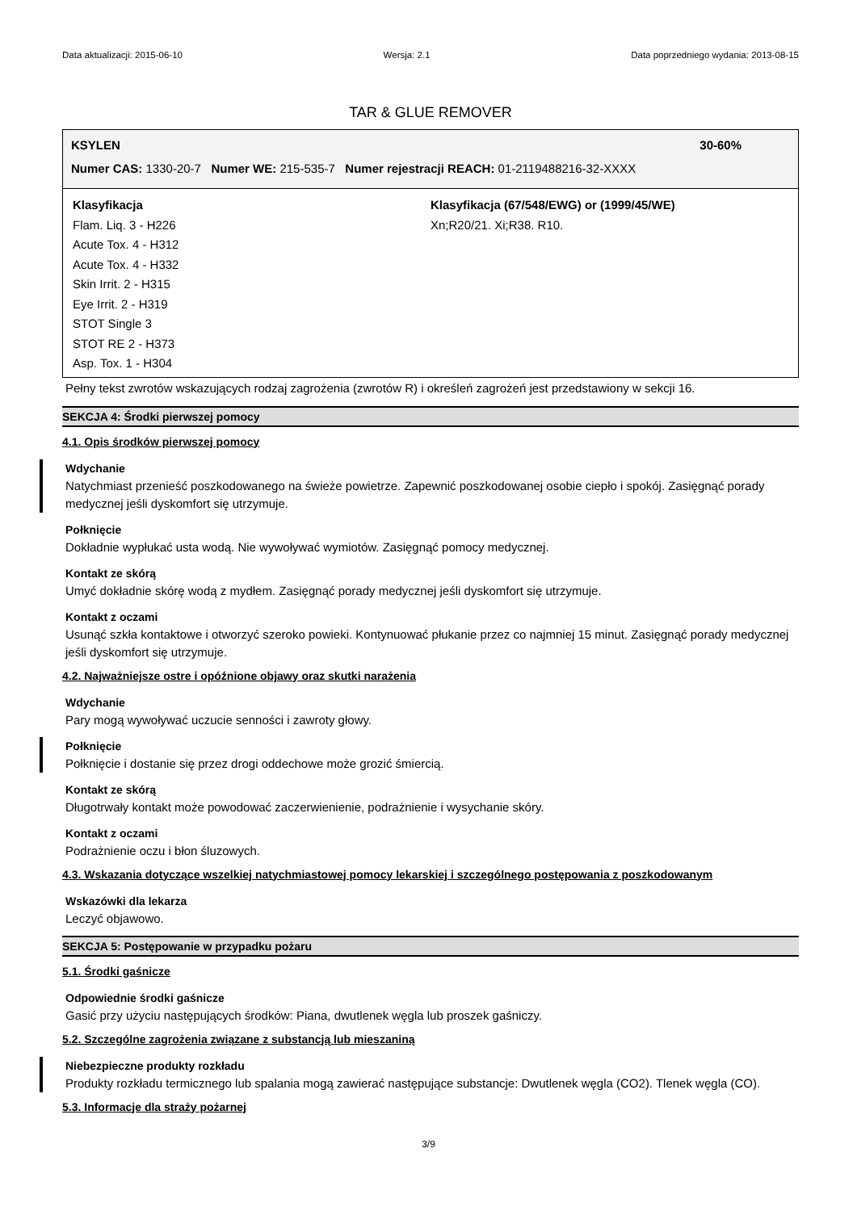Data aktualizacji: 2015-06-10 Wersja: 2.1 Data poprzedniego wydania: 2013-08-15
TAR & GLUE REMOVER
KSYLEN 30-60%
Numer CAS: 1330-20-7 Numer WE: 215-535-7 Numer rejestracji REACH: 01-2119488216-32-XXXX
Klasyfikacja
Flam. Liq. 3 - H226
Acute Tox. 4 - H312
Acute Tox. 4 - H332
Skin Irrit. 2 - H315
Eye Irrit. 2 - H319
STOT Single 3
STOT RE 2 - H373
Asp. Tox. 1 - H304
Klasyfikacja (67/548/EWG) or (1999/45/WE)
Xn;R20/21. Xi;R38. R10.
Pełny tekst zwrotów wskazujących rodzaj zagrożenia (zwrotów R) i określeń zagrożeń jest przedstawiony w sekcji 16.
SEKCJA 4: Środki pierwszej pomocy
4.1. Opis środków pierwszej pomocy
Wdychanie
Natychmiast przenieść poszkodowanego na świeże powietrze. Zapewnić poszkodowanej osobie ciepło i spokój. Zasięgnąć porady medycznej jeśli dyskomfort się utrzymuje.
Połknięcie
Dokładnie wypłukać usta wodą. Nie wywoływać wymiotów. Zasięgnąć pomocy medycznej.
Kontakt ze skórą
Umyć dokładnie skórę wodą z mydłem. Zasięgnąć porady medycznej jeśli dyskomfort się utrzymuje.
Kontakt z oczami
Usunąć szkła kontaktowe i otworzyć szeroko powieki. Kontynuować płukanie przez co najmniej 15 minut. Zasięgnąć porady medycznej jeśli dyskomfort się utrzymuje.
4.2. Najważniejsze ostre i opóźnione objawy oraz skutki narażenia
Wdychanie
Pary mogą wywoływać uczucie senności i zawroty głowy.
Połknięcie
Połknięcie i dostanie się przez drogi oddechowe może grozić śmiercią.
Kontakt ze skórą
Długotrwały kontakt może powodować zaczerwienienie, podrażnienie i wysychanie skóry.
Kontakt z oczami
Podrażnienie oczu i błon śluzowych.
4.3. Wskazania dotyczące wszelkiej natychmiastowej pomocy lekarskiej i szczególnego postępowania z poszkodowanym
Wskazówki dla lekarza
Leczyć objawowo.
SEKCJA 5: Postępowanie w przypadku pożaru
5.1. Środki gaśnicze
Odpowiednie środki gaśnicze
Gasić przy użyciu następujących środków: Piana, dwutlenek węgla lub proszek gaśniczy.
5.2. Szczególne zagrożenia związane z substancją lub mieszaniną
Niebezpieczne produkty rozkładu
Produkty rozkładu termicznego lub spalania mogą zawierać następujące substancje: Dwutlenek węgla (CO2). Tlenek węgla (CO).
5.3. Informacje dla straży pożarnej
3/9